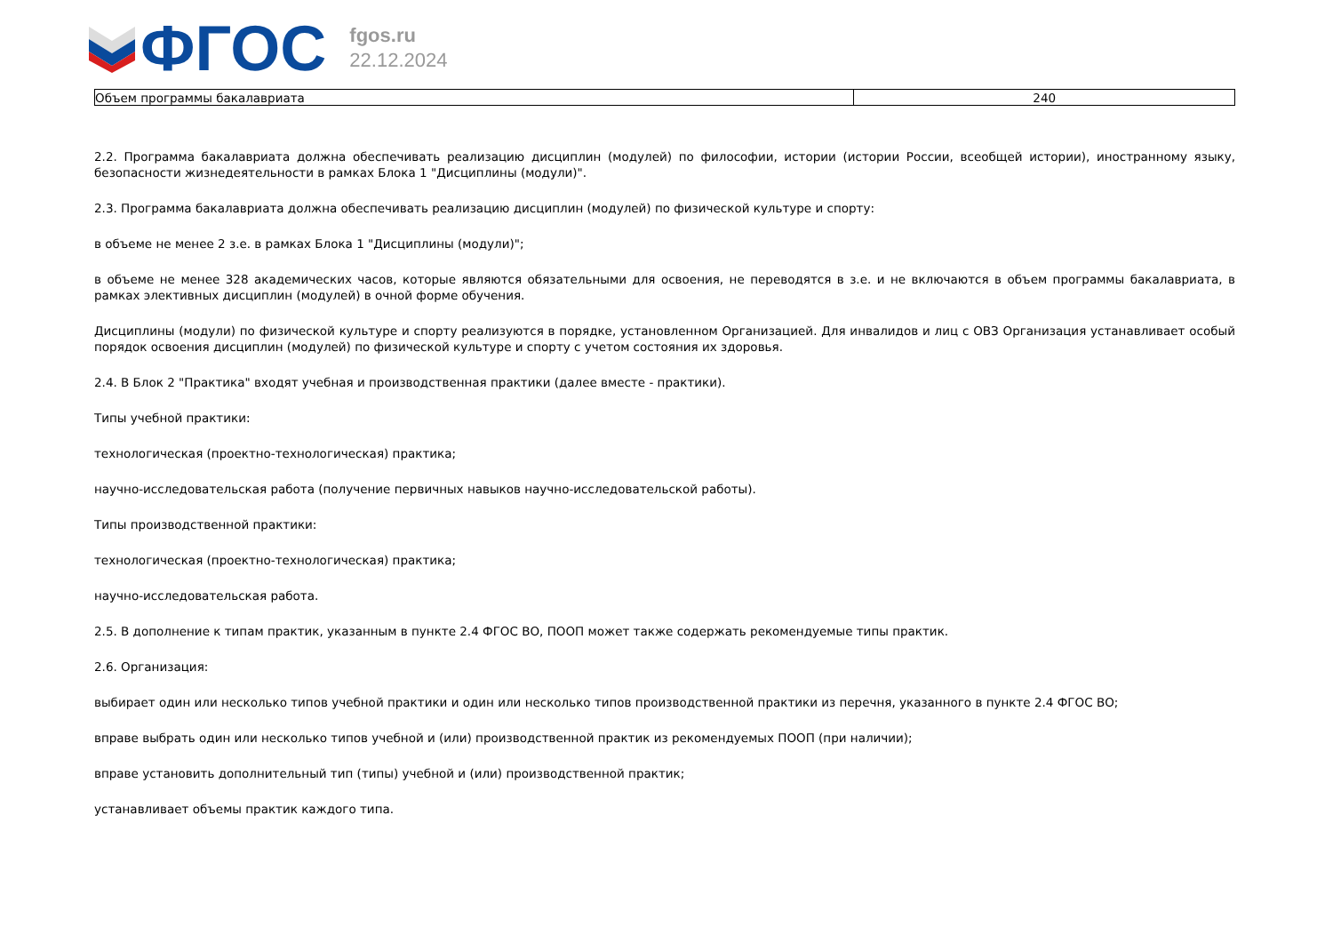ФГОС
fgos.ru
22.12.2024
| Объем программы бакалавриата | 240 |
2.2. Программа бакалавриата должна обеспечивать реализацию дисциплин (модулей) по философии, истории (истории России, всеобщей истории), иностранному языку, безопасности жизнедеятельности в рамках Блока 1 "Дисциплины (модули)".
2.3. Программа бакалавриата должна обеспечивать реализацию дисциплин (модулей) по физической культуре и спорту:
в объеме не менее 2 з.е. в рамках Блока 1 "Дисциплины (модули)";
в объеме не менее 328 академических часов, которые являются обязательными для освоения, не переводятся в з.е. и не включаются в объем программы бакалавриата, в рамках элективных дисциплин (модулей) в очной форме обучения.
Дисциплины (модули) по физической культуре и спорту реализуются в порядке, установленном Организацией. Для инвалидов и лиц с ОВЗ Организация устанавливает особый порядок освоения дисциплин (модулей) по физической культуре и спорту с учетом состояния их здоровья.
2.4. В Блок 2 "Практика" входят учебная и производственная практики (далее вместе - практики).
Типы учебной практики:
технологическая (проектно-технологическая) практика;
научно-исследовательская работа (получение первичных навыков научно-исследовательской работы).
Типы производственной практики:
технологическая (проектно-технологическая) практика;
научно-исследовательская работа.
2.5. В дополнение к типам практик, указанным в пункте 2.4 ФГОС ВО, ПООП может также содержать рекомендуемые типы практик.
2.6. Организация:
выбирает один или несколько типов учебной практики и один или несколько типов производственной практики из перечня, указанного в пункте 2.4 ФГОС ВО;
вправе выбрать один или несколько типов учебной и (или) производственной практик из рекомендуемых ПООП (при наличии);
вправе установить дополнительный тип (типы) учебной и (или) производственной практик;
устанавливает объемы практик каждого типа.